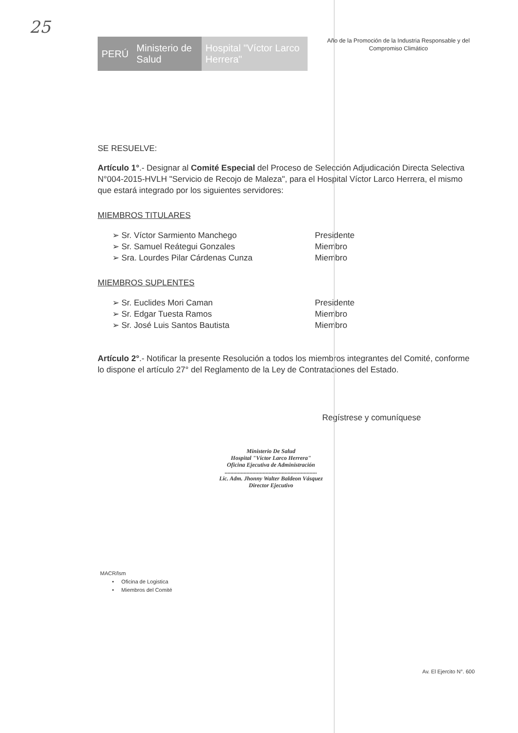25
PERÚ Ministerio de Salud Hospital "Víctor Larco Herrera"
Año de la Promoción de la Industria Responsable y del
Compromiso Climático
SE RESUELVE:
Artículo 1°.- Designar al Comité Especial del Proceso de Selección Adjudicación Directa Selectiva N°004-2015-HVLH "Servicio de Recojo de Maleza", para el Hospital Víctor Larco Herrera, el mismo que estará integrado por los siguientes servidores:
MIEMBROS TITULARES
➢ Sr. Víctor Sarmiento Manchego Presidente
➢ Sr. Samuel Reátegui Gonzales Miembro
➢ Sra. Lourdes Pilar Cárdenas Cunza Miembro
MIEMBROS SUPLENTES
➢ Sr. Euclides Mori Caman Presidente
➢ Sr. Edgar Tuesta Ramos Miembro
➢ Sr. José Luis Santos Bautista Miembro
Artículo 2°.- Notificar la presente Resolución a todos los miembros integrantes del Comité, conforme lo dispone el artículo 27° del Reglamento de la Ley de Contrataciones del Estado.
Regístrese y comuníquese
Ministerio De Salud
Hospital "Víctor Larco Herrera"
Oficina Ejecutiva de Administración
...............................................................
Lic. Adm. Jhonny Walter Baldeon Vásquez
Director Ejecutivo
MACR/lsm
• Oficina de Logistica
• Miembros del Comité
Av. El Ejercito N°. 600